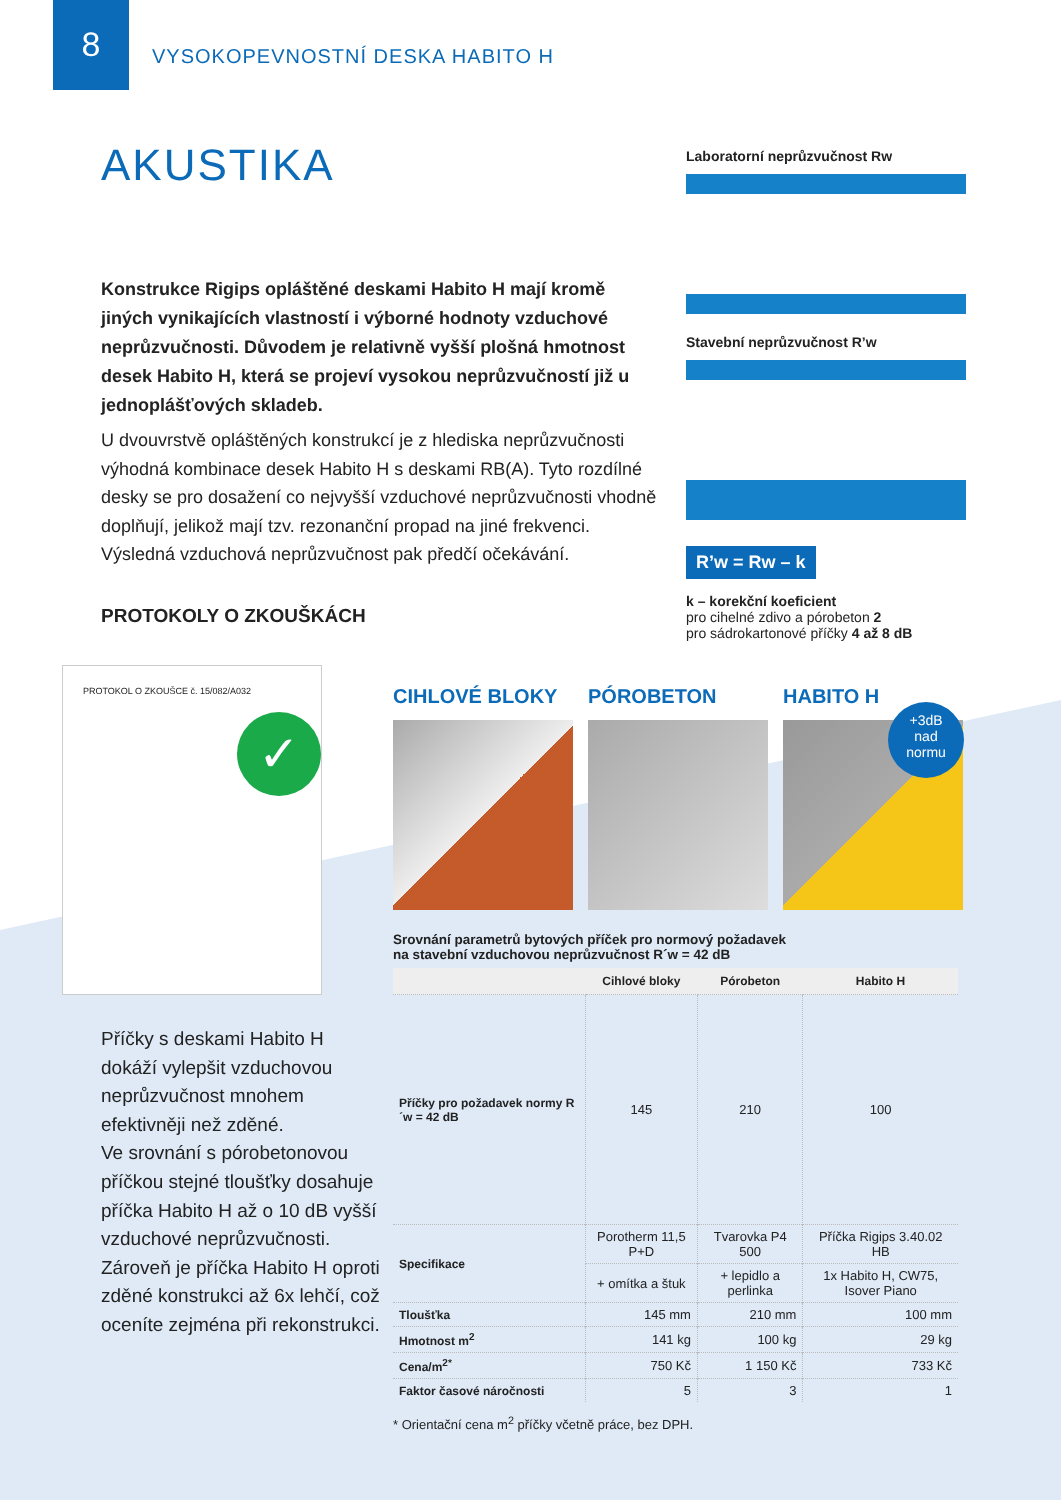8 VYSOKOPEVNOSTNÍ DESKA HABITO H
AKUSTIKA
Konstrukce Rigips opláštěné deskami Habito H mají kromě jiných vynikajících vlastností i výborné hodnoty vzduchové neprůzvučnosti. Důvodem je relativně vyšší plošná hmotnost desek Habito H, která se projeví vysokou neprůzvučností již u jednoplášťových skladeb.
U dvouvrstvě opláštěných konstrukcí je z hlediska neprůzvučnosti výhodná kombinace desek Habito H s deskami RB(A). Tyto rozdílné desky se pro dosažení co nejvyšší vzduchové neprůzvučnosti vhodně doplňují, jelikož mají tzv. rezonanční propad na jiné frekvenci. Výsledná vzduchová neprůzvučnost pak předčí očekávání.
PROTOKOLY O ZKOUŠKÁCH
Laboratorní neprůzvučnost Rw
Stavební neprůzvučnost R’w
R’w = Rw – k
k – korekční koeficient
pro cihelné zdivo a pórobeton 2
pro sádrokartonové příčky 4 až 8 dB
PROTOKOL O ZKOUŠCE č. 15/082/A032
✓
Příčky s deskami Habito H dokáží vylepšit vzduchovou neprůzvučnost mnohem efektivněji než zděné.
Ve srovnání s pórobetonovou příčkou stejné tloušťky dosahuje příčka Habito H až o 10 dB vyšší vzduchové neprůzvučnosti. Zároveň je příčka Habito H oproti zděné konstrukci až 6x lehčí, což oceníte zejména při rekonstrukci.
CIHLOVÉ BLOKY PÓROBETON HABITO H
+3dB
nad
normu
Srovnání parametrů bytových příček pro normový požadavek
na stavební vzduchovou neprůzvučnost R´w = 42 dB
| | Cihlové bloky | Pórobeton | Habito H |
| --- | --- | --- | --- |
| Příčky pro požadavek normy R´w = 42 dB | 145 | 210 | 100 |
| Specifikace | Porotherm 11,5 P+D | Tvarovka P4 500 | Příčka Rigips 3.40.02 HB |
| | + omítka a štuk | + lepidlo a perlinka | 1x Habito H, CW75, Isover Piano |
| Tloušťka | 145 mm | 210 mm | 100 mm |
| Hmotnost m<sup>2</sup> | 141 kg | 100 kg | 29 kg |
| Cena/m<sup>2*</sup> | 750 Kč | 1 150 Kč | 733 Kč |
| Faktor časové náročnosti | 5 | 3 | 1 |
* Orientační cena m<sup>2</sup> příčky včetně práce, bez DPH.